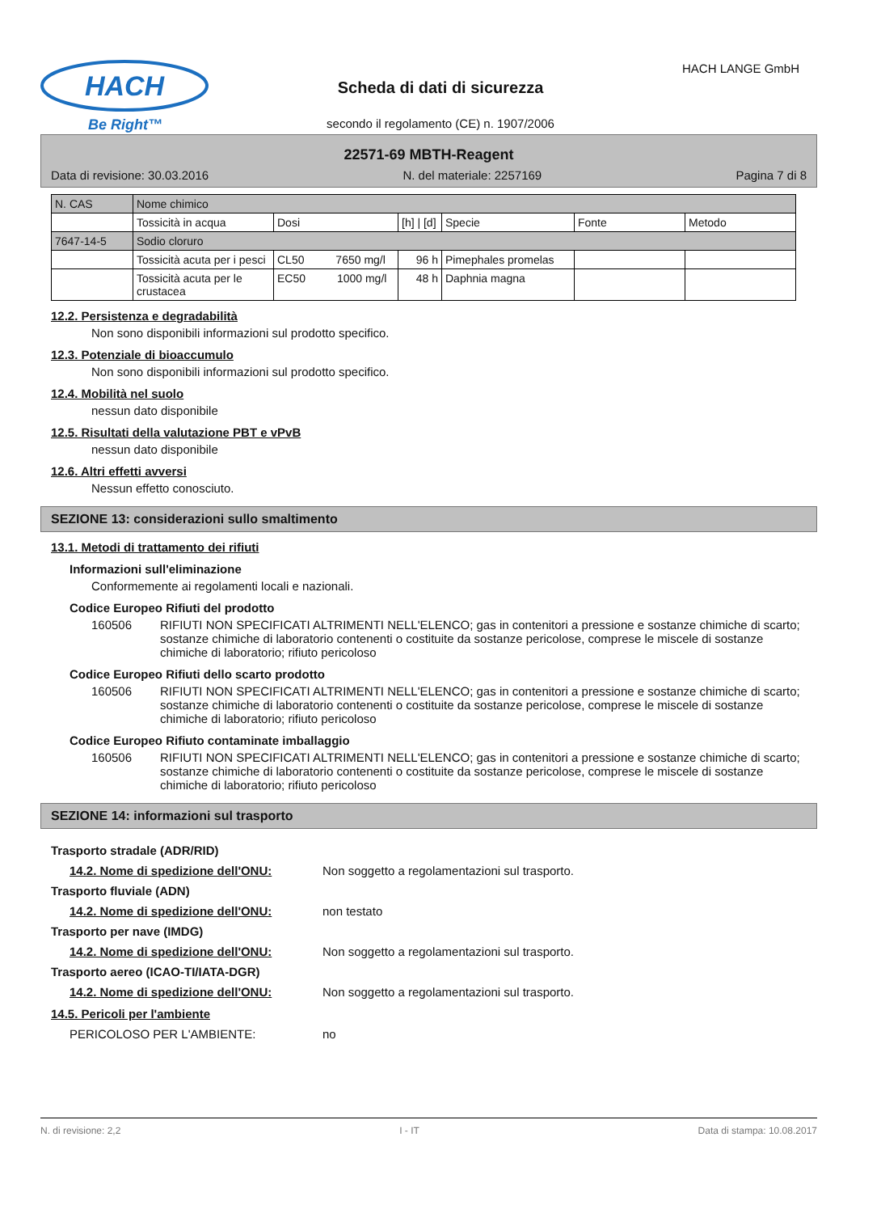HACH
Be Right™
Scheda di dati di sicurezza
HACH LANGE GmbH
secondo il regolamento (CE) n. 1907/2006
22571-69 MBTH-Reagent
Data di revisione: 30.03.2016 N. del materiale: 2257169 Pagina 7 di 8
| N. CAS | Nome chimico | | | | | |
| | Tossicità in acqua | Dosi | [h] / [d] | Specie | Fonte | Metodo |
| 7647-14-5 | Sodio cloruro | | | | | |
| | Tossicità acuta per i pesci | CL50 7650 mg/l | 96 h | Pimephales promelas | | |
| | Tossicità acuta per le crustacea | EC50 1000 mg/l | 48 h | Daphnia magna | | |
12.2. Persistenza e degradabilità
Non sono disponibili informazioni sul prodotto specifico.
12.3. Potenziale di bioaccumulo
Non sono disponibili informazioni sul prodotto specifico.
12.4. Mobilità nel suolo
nessun dato disponibile
12.5. Risultati della valutazione PBT e vPvB
nessun dato disponibile
12.6. Altri effetti avversi
Nessun effetto conosciuto.
SEZIONE 13: considerazioni sullo smaltimento
13.1. Metodi di trattamento dei rifiuti
Informazioni sull'eliminazione
Conformemente ai regolamenti locali e nazionali.
Codice Europeo Rifiuti del prodotto
160506 RIFIUTI NON SPECIFICATI ALTRIMENTI NELL'ELENCO; gas in contenitori a pressione e sostanze chimiche di scarto; sostanze chimiche di laboratorio contenenti o costituite da sostanze pericolose, comprese le miscele di sostanze chimiche di laboratorio; rifiuto pericoloso
Codice Europeo Rifiuti dello scarto prodotto
160506 RIFIUTI NON SPECIFICATI ALTRIMENTI NELL'ELENCO; gas in contenitori a pressione e sostanze chimiche di scarto; sostanze chimiche di laboratorio contenenti o costituite da sostanze pericolose, comprese le miscele di sostanze chimiche di laboratorio; rifiuto pericoloso
Codice Europeo Rifiuto contaminate imballaggio
160506 RIFIUTI NON SPECIFICATI ALTRIMENTI NELL'ELENCO; gas in contenitori a pressione e sostanze chimiche di scarto; sostanze chimiche di laboratorio contenenti o costituite da sostanze pericolose, comprese le miscele di sostanze chimiche di laboratorio; rifiuto pericoloso
SEZIONE 14: informazioni sul trasporto
Trasporto stradale (ADR/RID)
14.2. Nome di spedizione dell'ONU: Non soggetto a regolamentazioni sul trasporto.
Trasporto fluviale (ADN)
14.2. Nome di spedizione dell'ONU: non testato
Trasporto per nave (IMDG)
14.2. Nome di spedizione dell'ONU: Non soggetto a regolamentazioni sul trasporto.
Trasporto aereo (ICAO-TI/IATA-DGR)
14.2. Nome di spedizione dell'ONU: Non soggetto a regolamentazioni sul trasporto.
14.5. Pericoli per l'ambiente
PERICOLOSO PER L'AMBIENTE: no
N. di revisione: 2,2 I - IT Data di stampa: 10.08.2017